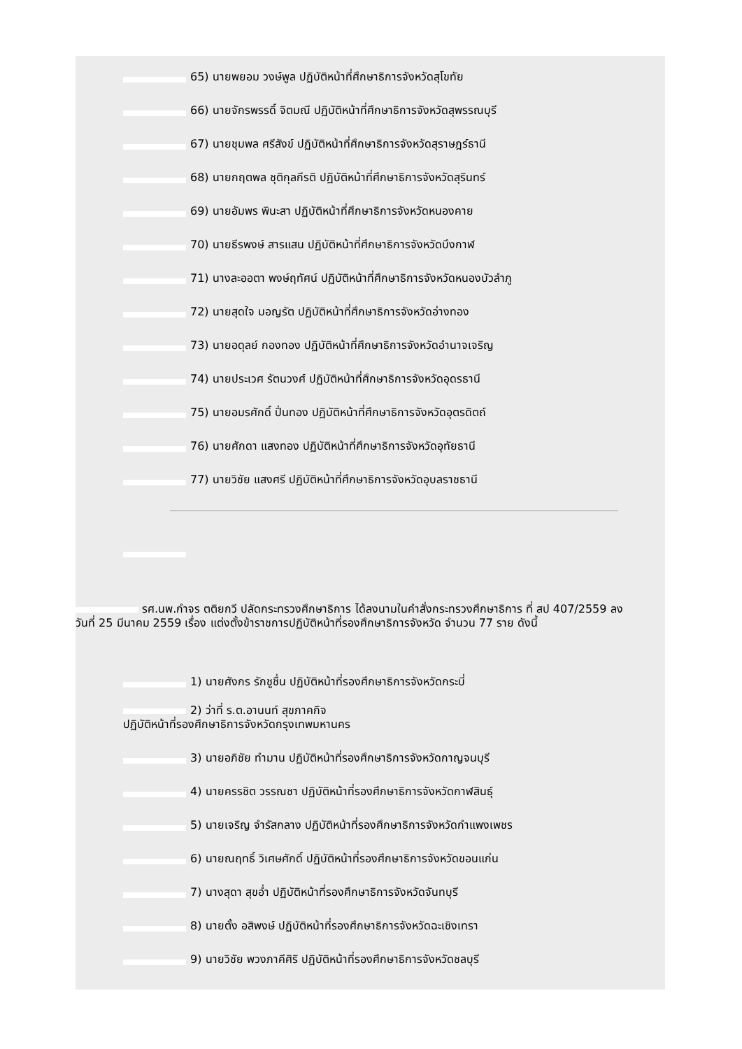65) นายพยอม วงษ์พูล ปฏิบัติหน้าที่ศึกษาธิการจังหวัดสุโขทัย
66) นายจักรพรรดิ์ จิตมณี ปฏิบัติหน้าที่ศึกษาธิการจังหวัดสุพรรณบุรี
67) นายชุมพล ศรีสังข์ ปฏิบัติหน้าที่ศึกษาธิการจังหวัดสุราษฎร์ธานี
68) นายกฤตพล ชุติกุลกีรติ ปฏิบัติหน้าที่ศึกษาธิการจังหวัดสุรินทร์
69) นายอัมพร พินะสา ปฏิบัติหน้าที่ศึกษาธิการจังหวัดหนองคาย
70) นายธีรพงษ์ สารแสน ปฏิบัติหน้าที่ศึกษาธิการจังหวัดบึงกาฬ
71) นางละออตา พงษ์ฤทัศน์ ปฏิบัติหน้าที่ศึกษาธิการจังหวัดหนองบัวลำภู
72) นายสุดใจ มอญรัต ปฏิบัติหน้าที่ศึกษาธิการจังหวัดอ่างทอง
73) นายอดุลย์ กองทอง ปฏิบัติหน้าที่ศึกษาธิการจังหวัดอำนาจเจริญ
74) นายประเวศ รัตนวงศ์ ปฏิบัติหน้าที่ศึกษาธิการจังหวัดอุดรธานี
75) นายอมรศักดิ์ ปิ่นทอง ปฏิบัติหน้าที่ศึกษาธิการจังหวัดอุตรดิตถ์
76) นายศักดา แสงทอง ปฏิบัติหน้าที่ศึกษาธิการจังหวัดอุทัยธานี
77) นายวิชัย แสงศรี ปฏิบัติหน้าที่ศึกษาธิการจังหวัดอุบลราชธานี
รศ.นพ.กำจร ตติยกวี ปลัดกระทรวงศึกษาธิการ ได้ลงนามในคำสั่งกระทรวงศึกษาธิการ ที่ สป 407/2559 ลงวันที่ 25 มีนาคม 2559 เรื่อง แต่งตั้งข้าราชการปฏิบัติหน้าที่รองศึกษาธิการจังหวัด จำนวน 77 ราย ดังนี้
1) นายศังกร รักชูชื่น ปฏิบัติหน้าที่รองศึกษาธิการจังหวัดกระบี่
2) ว่าที่ ร.ต.อานนท์ สุขภาคกิจ
ปฏิบัติหน้าที่รองศึกษาธิการจังหวัดกรุงเทพมหานคร
3) นายอภิชัย ทำมาน ปฏิบัติหน้าที่รองศึกษาธิการจังหวัดกาญจนบุรี
4) นายครรชิต วรรณชา ปฏิบัติหน้าที่รองศึกษาธิการจังหวัดกาฬสินธุ์
5) นายเจริญ จำรัสกลาง ปฏิบัติหน้าที่รองศึกษาธิการจังหวัดกำแพงเพชร
6) นายณฤทธิ์ วิเศษศักดิ์ ปฏิบัติหน้าที่รองศึกษาธิการจังหวัดขอนแก่น
7) นางสุดา สุขอ่ำ ปฏิบัติหน้าที่รองศึกษาธิการจังหวัดจันทบุรี
8) นายตั้ง อสิพงษ์ ปฏิบัติหน้าที่รองศึกษาธิการจังหวัดฉะเชิงเทรา
9) นายวิชัย พวงภาคีศิริ ปฏิบัติหน้าที่รองศึกษาธิการจังหวัดชลบุรี